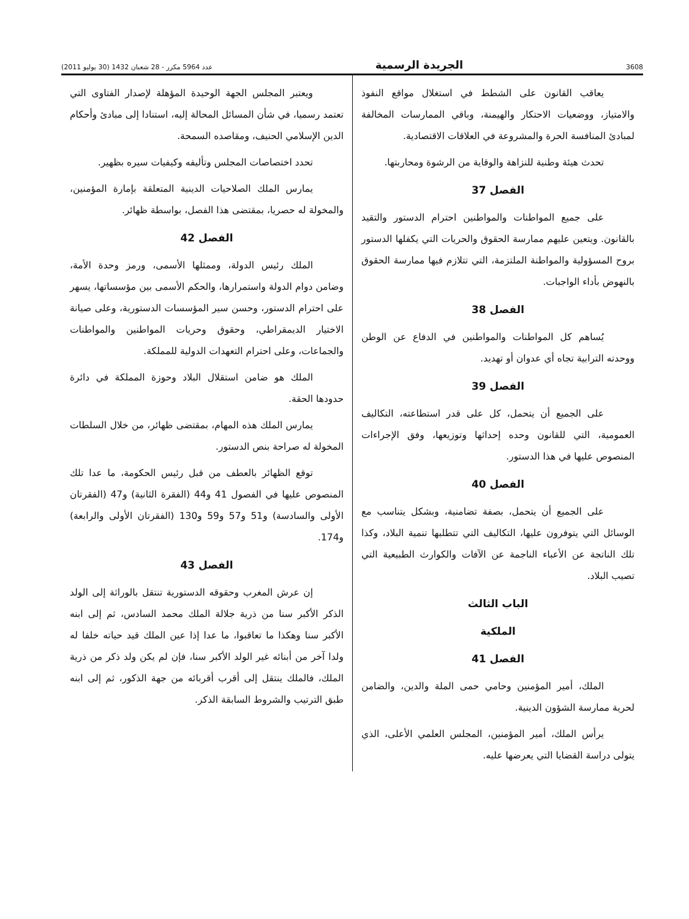3608 الجريدة الرسمية عدد 5964 مكرر - 28 شعبان 1432 (30 يوليو 2011)
يعاقب القانون على الشطط في استغلال مواقع النفوذ والامتياز، ووضعيات الاحتكار والهيمنة، وباقي الممارسات المخالفة لمبادئ المنافسة الحرة والمشروعة في العلاقات الاقتصادية.
تحدث هيئة وطنية للنزاهة والوقاية من الرشوة ومحاربتها.
الفصل 37
على جميع المواطنات والمواطنين احترام الدستور والتقيد بالقانون. ويتعين عليهم ممارسة الحقوق والحريات التي يكفلها الدستور بروح المسؤولية والمواطنة الملتزمة، التي تتلازم فيها ممارسة الحقوق بالنهوض بأداء الواجبات.
الفصل 38
يُساهم كل المواطنات والمواطنين في الدفاع عن الوطن ووحدته الترابية تجاه أي عدوان أو تهديد.
الفصل 39
على الجميع أن يتحمل، كل على قدر استطاعته، التكاليف العمومية، التي للقانون وحده إحداثها وتوزيعها، وفق الإجراءات المنصوص عليها في هذا الدستور.
الفصل 40
على الجميع أن يتحمل، بصفة تضامنية، وبشكل يتناسب مع الوسائل التي يتوفرون عليها، التكاليف التي تتطلبها تنمية البلاد، وكذا تلك الناتجة عن الأعباء الناجمة عن الآفات والكوارث الطبيعية التي تصيب البلاد.
الباب الثالث
الملكية
الفصل 41
الملك، أمير المؤمنين وحامي حمى الملة والدين، والضامن لحرية ممارسة الشؤون الدينية.
يرأس الملك، أمير المؤمنين، المجلس العلمي الأعلى، الذي يتولى دراسة القضايا التي يعرضها عليه.
ويعتبر المجلس الجهة الوحيدة المؤهلة لإصدار الفتاوى التي تعتمد رسميا، في شأن المسائل المحالة إليه، استنادا إلى مبادئ وأحكام الدين الإسلامي الحنيف، ومقاصده السمحة.
تحدد اختصاصات المجلس وتأليفه وكيفيات سيره بظهير.
يمارس الملك الصلاحيات الدينية المتعلقة بإمارة المؤمنين، والمخولة له حصريا، بمقتضى هذا الفصل، بواسطة ظهائر.
الفصل 42
الملك رئيس الدولة، وممثلها الأسمى، ورمز وحدة الأمة، وضامن دوام الدولة واستمرارها، والحكم الأسمى بين مؤسساتها، يسهر على احترام الدستور، وحسن سير المؤسسات الدستورية، وعلى صيانة الاختيار الديمقراطي، وحقوق وحريات المواطنين والمواطنات والجماعات، وعلى احترام التعهدات الدولية للمملكة.
الملك هو ضامن استقلال البلاد وحوزة المملكة في دائرة حدودها الحقة.
يمارس الملك هذه المهام، بمقتضى ظهائر، من خلال السلطات المخولة له صراحة بنص الدستور.
توقع الظهائر بالعطف من قبل رئيس الحكومة، ما عدا تلك المنصوص عليها في الفصول 41 و44 (الفقرة الثانية) و47 (الفقرتان الأولى والسادسة) و51 و57 و59 و130 (الفقرتان الأولى والرابعة) و174.
الفصل 43
إن عرش المغرب وحقوقه الدستورية تنتقل بالوراثة إلى الولد الذكر الأكبر سنا من ذرية جلالة الملك محمد السادس، ثم إلى ابنه الأكبر سنا وهكذا ما تعاقبوا، ما عدا إذا عين الملك قيد حياته خلفا له ولدا آخر من أبنائه غير الولد الأكبر سنا، فإن لم يكن ولد ذكر من ذرية الملك، فالملك ينتقل إلى أقرب أقربائه من جهة الذكور، ثم إلى ابنه طبق الترتيب والشروط السابقة الذكر.